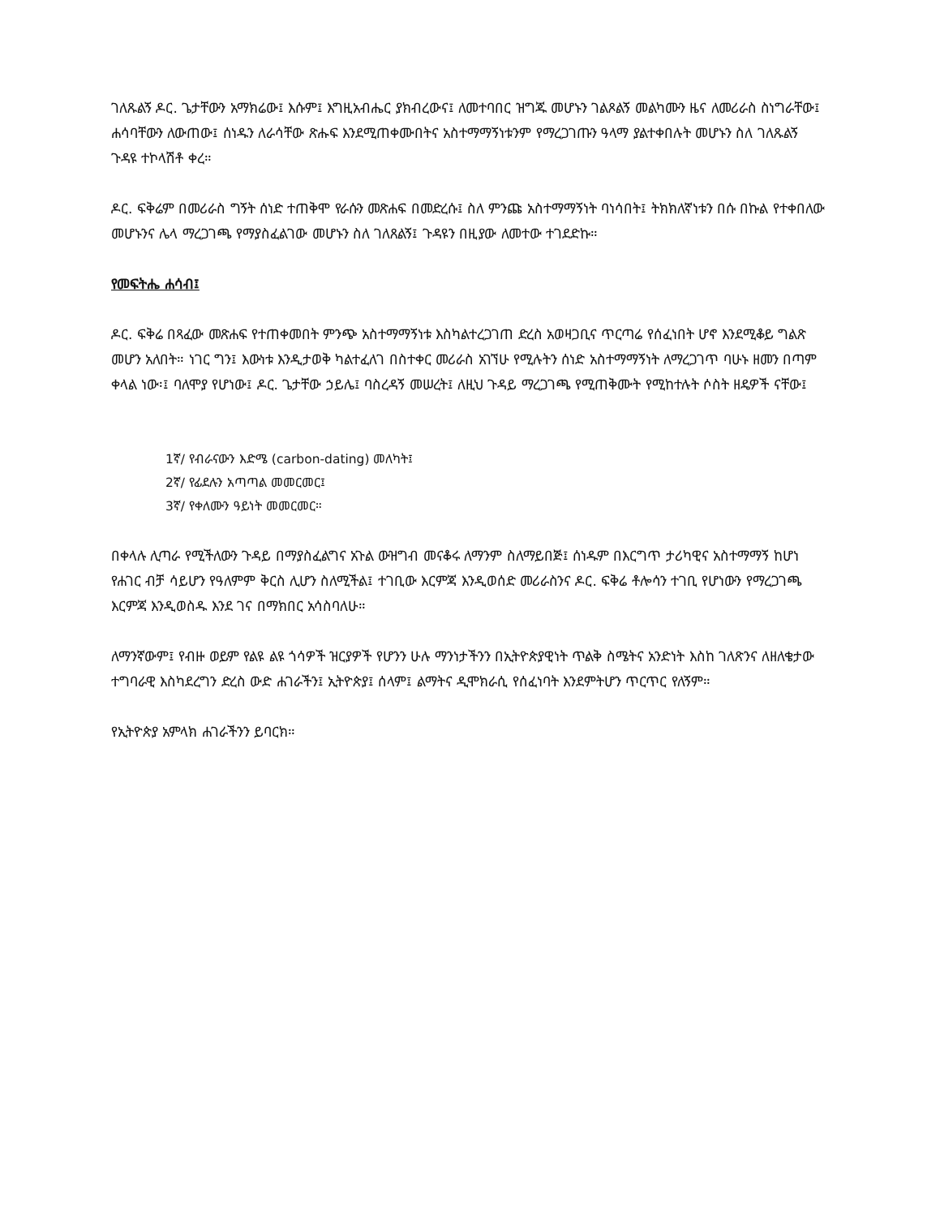ገለጹልኝ ዶር. ጌታቸውን አማክሬው፤ እሱም፤ እግዚአብሔር ያክብረውና፤ ለመተባበር ዝግጁ መሆኑን ገልጾልኝ መልካሙን ዜና ለመሪራስ ስነግራቸው፤ ሐሳባቸውን ለውጠው፤ ሰነዱን ለራሳቸው ጽሑፍ እንደሚጠቀሙበትና አስተማማኝነቱንም የማረጋገጡን ዓላማ ያልተቀበሉት መሆኑን ስለ ገለጹልኝ ጉዳዩ ተኮላሽቶ ቀረ።
ዶር. ፍቅሬም በመሪራስ ግኝት ሰነድ ተጠቅሞ የራሱን መጽሐፍ በመድረሱ፤ ስለ ምንጩ አስተማማኝነት ባነሳበት፤ ትክክለኛነቱን በሱ በኩል የተቀበለው መሆኑንና ሌላ ማረጋገጫ የማያስፈልገው መሆኑን ስለ ገለጸልኝ፤ ጉዳዩን በዚያው ለመተው ተገደድኩ።
የመፍትሔ ሐሳብ፤
ዶር. ፍቅሬ በጻፈው መጽሐፍ የተጠቀመበት ምንጭ አስተማማኝነቱ እስካልተረጋገጠ ድረስ አወዛጋቢና ጥርጣሬ የሰፈነበት ሆኖ እንደሚቆይ ግልጽ መሆን አለበት። ነገር ግን፤ እውነቱ እንዲታወቅ ካልተፈለገ በስተቀር መሪራስ አገኘሁ የሚሉትን ሰነድ አስተማማኝነት ለማረጋገጥ ባሁኑ ዘመን በጣም ቀላል ነው፡፤ ባለሞያ የሆነው፤ ዶር. ጌታቸው ኃይሌ፤ ባስረዳኝ መሠረት፤ ለዚህ ጉዳይ ማረጋገጫ የሚጠቅሙት የሚከተሉት ሶስት ዘዴዎች ናቸው፤
1ኛ/ የብራናውን እድሜ (carbon-dating) መለካት፤
2ኛ/ የፊደሉን አጣጣል መመርመር፤
3ኛ/ የቀለሙን ዓይነት መመርመር።
በቀላሉ ሊጣራ የሚችለውን ጉዳይ በማያስፈልግና አጉል ውዝግብ መናቆሩ ለማንም ስለማይበጅ፤ ሰነዱም በእርግጥ ታሪካዊና አስተማማኝ ከሆነ የሐገር ብቻ ሳይሆን የዓለምም ቅርስ ሊሆን ስለሚችል፤ ተገቢው እርምጃ እንዲወሰድ መሪራስንና ዶር. ፍቅሬ ቶሎሳን ተገቢ የሆነውን የማረጋገጫ እርምጃ እንዲወስዱ እንደ ገና በማክበር አሳስባለሁ።
ለማንኛውም፤ የብዙ ወይም የልዩ ልዩ ጎሳዎች ዝርያዎች የሆንን ሁሉ ማንነታችንን በኢትዮጵያዊነት ጥልቅ ስሜትና አንድነት እስከ ገለጽንና ለዘለቄታው ተግባራዊ እስካደረግን ድረስ ውድ ሐገራችን፤ ኢትዮጵያ፤ ሰላም፤ ልማትና ዲሞክራሲ የሰፈነባት እንደምትሆን ጥርጥር የለኝም።
የኢትዮጵያ አምላክ ሐገራችንን ይባርክ።